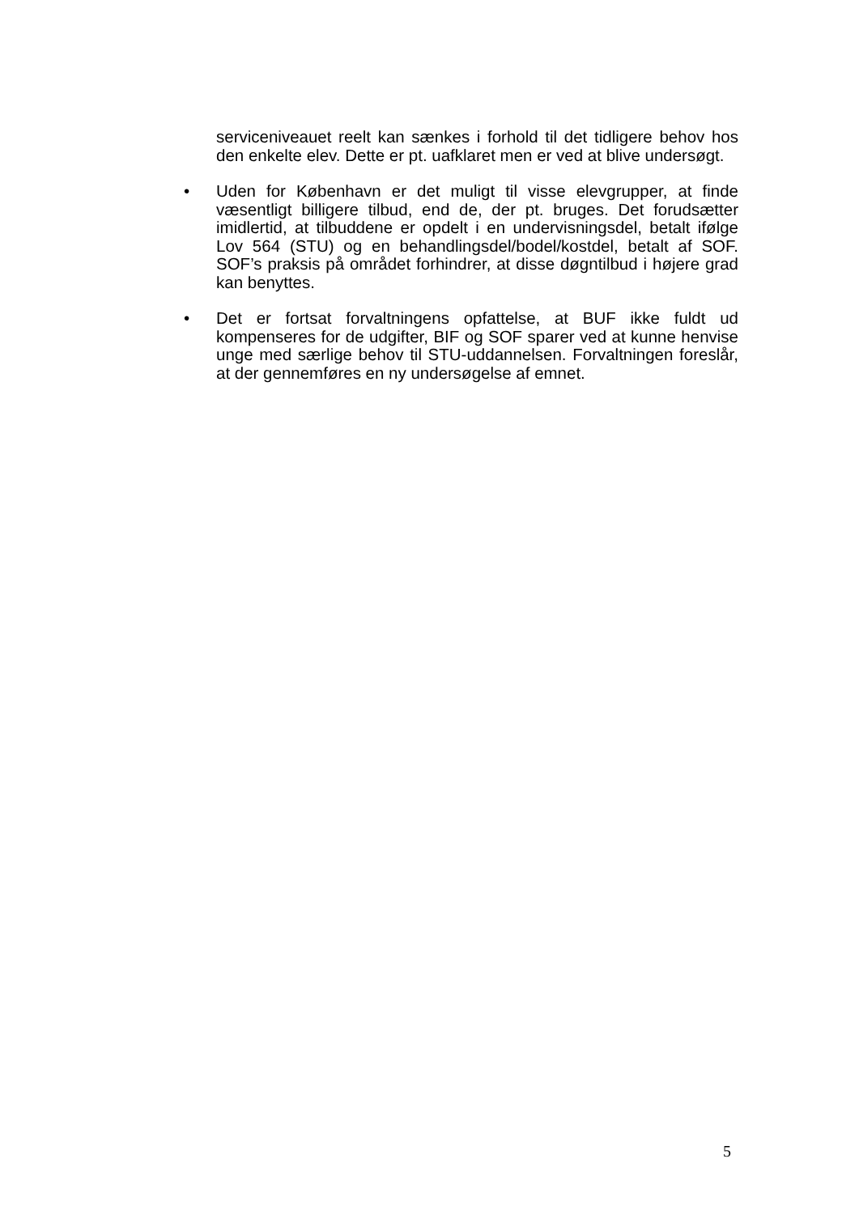serviceniveauet reelt kan sænkes i forhold til det tidligere behov hos den enkelte elev. Dette er pt. uafklaret men er ved at blive undersøgt.
• Uden for København er det muligt til visse elevgrupper, at finde væsentligt billigere tilbud, end de, der pt. bruges. Det forudsætter imidlertid, at tilbuddene er opdelt i en undervisningsdel, betalt ifølge Lov 564 (STU) og en behandlingsdel/bodel/kostdel, betalt af SOF. SOF’s praksis på området forhindrer, at disse døgntilbud i højere grad kan benyttes.
• Det er fortsat forvaltningens opfattelse, at BUF ikke fuldt ud kompenseres for de udgifter, BIF og SOF sparer ved at kunne henvise unge med særlige behov til STU-uddannelsen. Forvaltningen foreslår, at der gennemføres en ny undersøgelse af emnet.
5